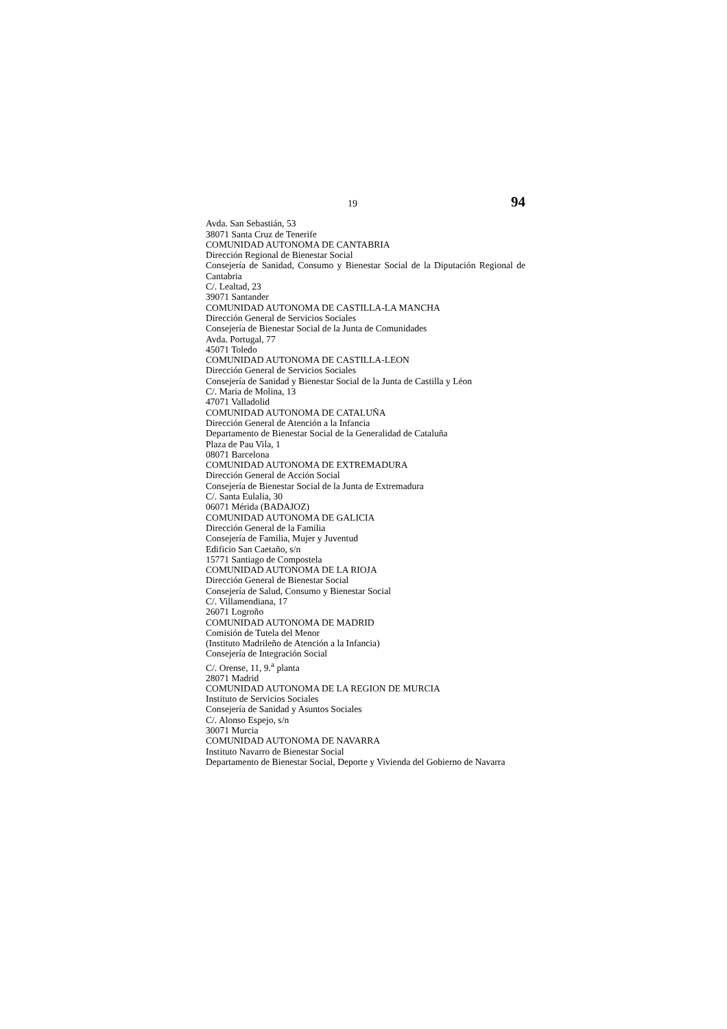19 94
Avda. San Sebastián, 53
38071 Santa Cruz de Tenerife
COMUNIDAD AUTONOMA DE CANTABRIA
Dirección Regional de Bienestar Social
Consejería de Sanidad, Consumo y Bienestar Social de la Diputación Regional de Cantabria
C/. Lealtad, 23
39071 Santander
COMUNIDAD AUTONOMA DE CASTILLA-LA MANCHA
Dirección General de Servicios Sociales
Consejería de Bienestar Social de la Junta de Comunidades
Avda. Portugal, 77
45071 Toledo
COMUNIDAD AUTONOMA DE CASTILLA-LEON
Dirección General de Servicios Sociales
Consejería de Sanidad y Bienestar Social de la Junta de Castilla y Léon
C/. Maria de Molina, 13
47071 Valladolid
COMUNIDAD AUTONOMA DE CATALUÑA
Dirección General de Atención a la Infancia
Departamento de Bienestar Social de la Generalidad de Cataluña
Plaza de Pau Vila, 1
08071 Barcelona
COMUNIDAD AUTONOMA DE EXTREMADURA
Dirección General de Acción Social
Consejería de Bienestar Social de la Junta de Extremadura
C/. Santa Eulalia, 30
06071 Mérida (BADAJOZ)
COMUNIDAD AUTONOMA DE GALICIA
Dirección General de la Familia
Consejería de Familia, Mujer y Juventud
Edificio San Caetaño, s/n
15771 Santiago de Compostela
COMUNIDAD AUTONOMA DE LA RIOJA
Dirección General de Bienestar Social
Consejería de Salud, Consumo y Bienestar Social
C/. Villamendiana, 17
26071 Logroño
COMUNIDAD AUTONOMA DE MADRID
Comisión de Tutela del Menor
(Instituto Madrileño de Atención a la Infancia)
Consejería de Integración Social
C/. Orense, 11, 9.<sup>a</sup> planta
28071 Madrid
COMUNIDAD AUTONOMA DE LA REGION DE MURCIA
Instituto de Servicios Sociales
Consejería de Sanidad y Asuntos Sociales
C/. Alonso Espejo, s/n
30071 Murcia
COMUNIDAD AUTONOMA DE NAVARRA
Instituto Navarro de Bienestar Social
Departamento de Bienestar Social, Deporte y Vivienda del Gobierno de Navarra